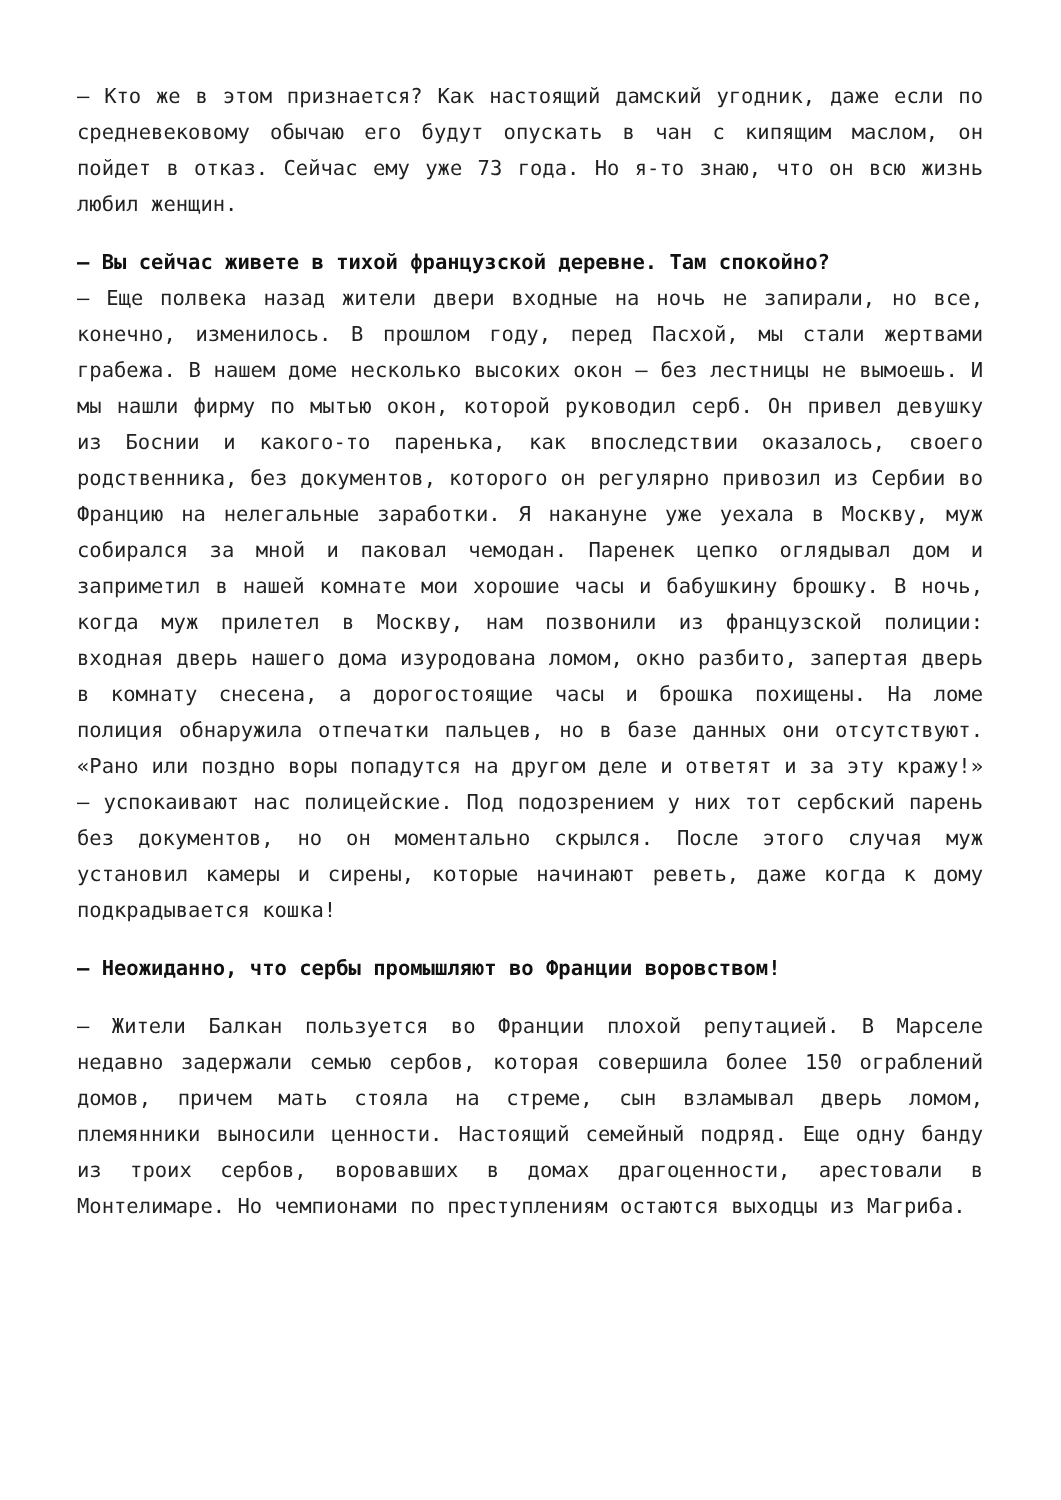— Кто же в этом признается? Как настоящий дамский угодник, даже если по средневековому обычаю его будут опускать в чан с кипящим маслом, он пойдет в отказ. Сейчас ему уже 73 года. Но я-то знаю, что он всю жизнь любил женщин.
— Вы сейчас живете в тихой французской деревне. Там спокойно?
— Еще полвека назад жители двери входные на ночь не запирали, но все, конечно, изменилось. В прошлом году, перед Пасхой, мы стали жертвами грабежа. В нашем доме несколько высоких окон — без лестницы не вымоешь. И мы нашли фирму по мытью окон, которой руководил серб. Он привел девушку из Боснии и какого-то паренька, как впоследствии оказалось, своего родственника, без документов, которого он регулярно привозил из Сербии во Францию на нелегальные заработки. Я накануне уже уехала в Москву, муж собирался за мной и паковал чемодан. Паренек цепко оглядывал дом и заприметил в нашей комнате мои хорошие часы и бабушкину брошку. В ночь, когда муж прилетел в Москву, нам позвонили из французской полиции: входная дверь нашего дома изуродована ломом, окно разбито, запертая дверь в комнату снесена, а дорогостоящие часы и брошка похищены. На ломе полиция обнаружила отпечатки пальцев, но в базе данных они отсутствуют. «Рано или поздно воры попадутся на другом деле и ответят и за эту кражу!» — успокаивают нас полицейские. Под подозрением у них тот сербский парень без документов, но он моментально скрылся. После этого случая муж установил камеры и сирены, которые начинают реветь, даже когда к дому подкрадывается кошка!
— Неожиданно, что сербы промышляют во Франции воровством!
— Жители Балкан пользуется во Франции плохой репутацией. В Марселе недавно задержали семью сербов, которая совершила более 150 ограблений домов, причем мать стояла на стреме, сын взламывал дверь ломом, племянники выносили ценности. Настоящий семейный подряд. Еще одну банду из троих сербов, воровавших в домах драгоценности, арестовали в Монтелимаре. Но чемпионами по преступлениям остаются выходцы из Магриба.